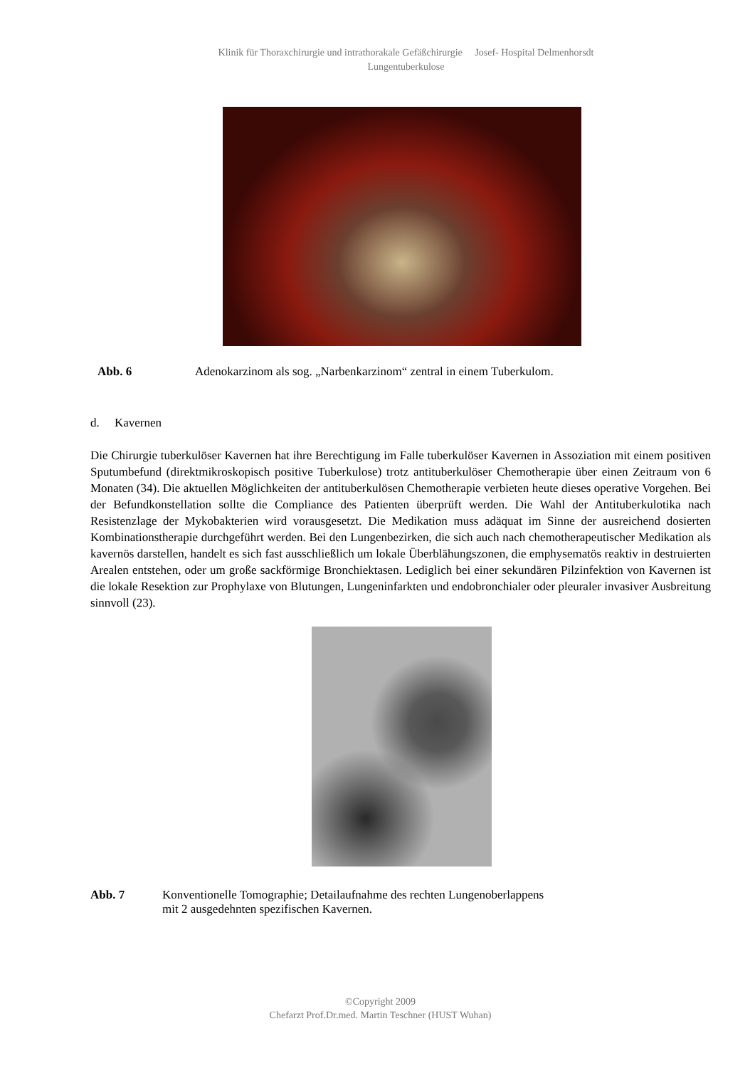Klinik für Thoraxchirurgie und intrathorakale Gefäßchirurgie Josef- Hospital Delmenhorsdt
Lungentuberkulose
Abb. 6 Adenokarzinom als sog. „Narbenkarzinom“ zentral in einem Tuberkulom.
d. Kavernen
Die Chirurgie tuberkulöser Kavernen hat ihre Berechtigung im Falle tuberkulöser Kavernen in Assoziation mit einem positiven Sputumbefund (direktmikroskopisch positive Tuberkulose) trotz antituberkulöser Chemotherapie über einen Zeitraum von 6 Monaten (34). Die aktuellen Möglichkeiten der antituberkulösen Chemotherapie verbieten heute dieses operative Vorgehen. Bei der Befundkonstellation sollte die Compliance des Patienten überprüft werden. Die Wahl der Antituberkulotika nach Resistenzlage der Mykobakterien wird vorausgesetzt. Die Medikation muss adäquat im Sinne der ausreichend dosierten Kombinationstherapie durchgeführt werden. Bei den Lungenbezirken, die sich auch nach chemotherapeutischer Medikation als kavernös darstellen, handelt es sich fast ausschließlich um lokale Überblähungszonen, die emphysematös reaktiv in destruierten Arealen entstehen, oder um große sackförmige Bronchiektasen. Lediglich bei einer sekundären Pilzinfektion von Kavernen ist die lokale Resektion zur Prophylaxe von Blutungen, Lungeninfarkten und endobronchialer oder pleuraler invasiver Ausbreitung sinnvoll (23).
Abb. 7 Konventionelle Tomographie; Detailaufnahme des rechten Lungenoberlappens
mit 2 ausgedehnten spezifischen Kavernen.
©Copyright 2009
Chefarzt Prof.Dr.med. Martin Teschner (HUST Wuhan)